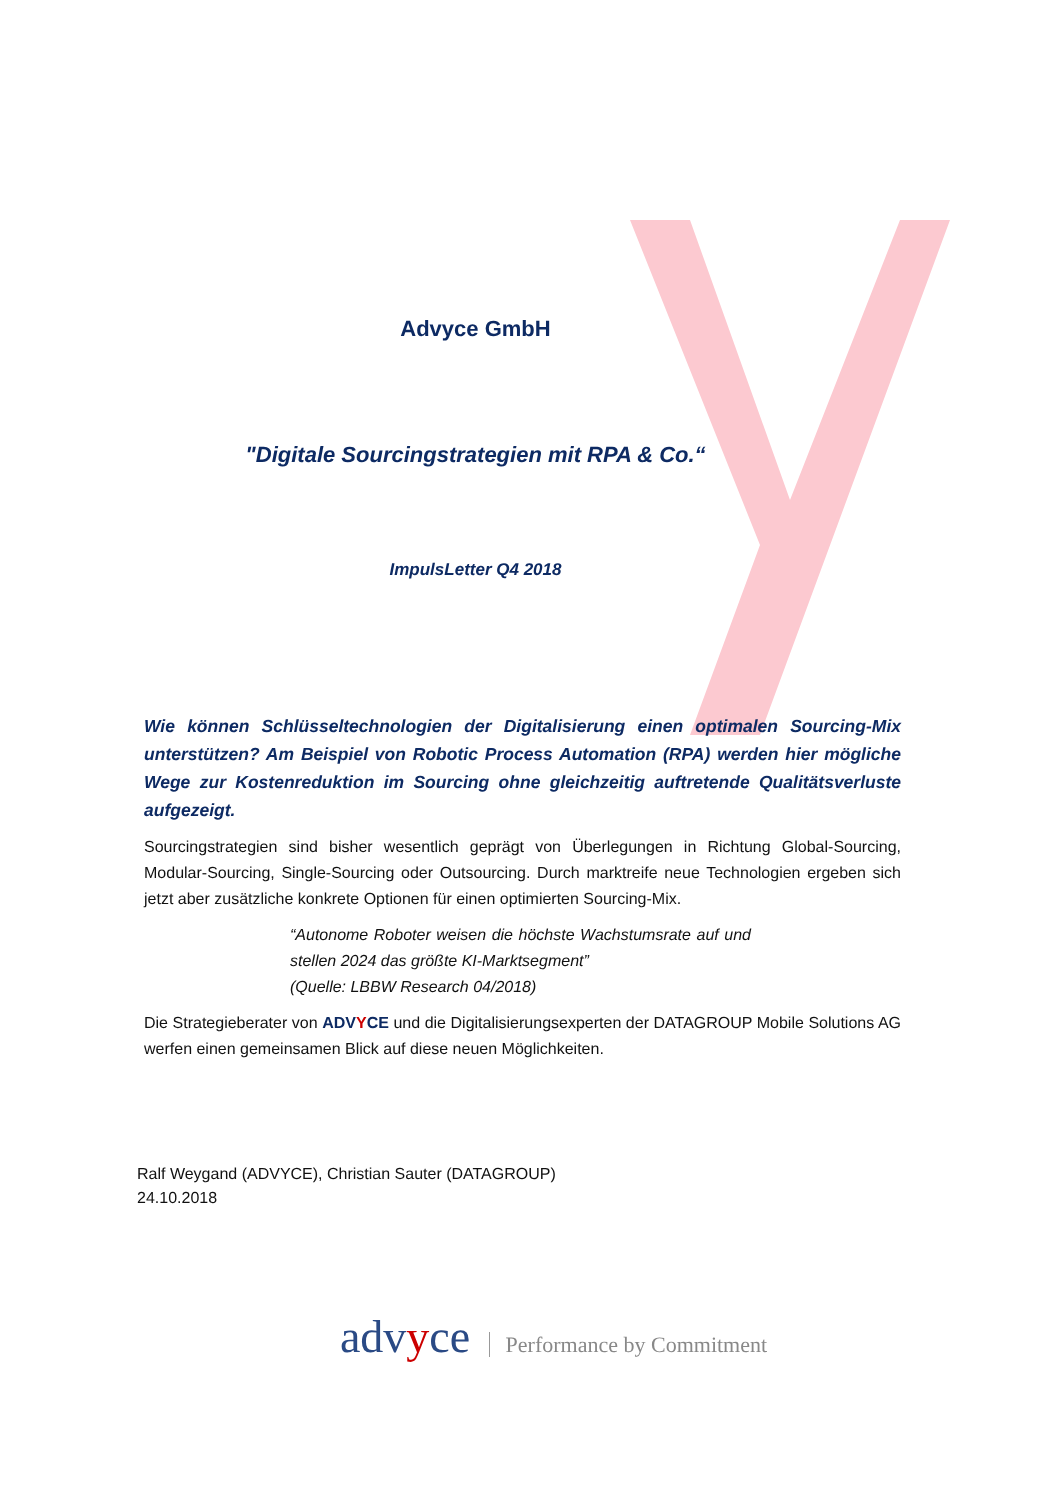Advyce GmbH
"Digitale Sourcingstrategien mit RPA & Co.“
ImpulsLetter Q4 2018
Wie können Schlüsseltechnologien der Digitalisierung einen optimalen Sourcing-Mix unterstützen? Am Beispiel von Robotic Process Automation (RPA) werden hier mögliche Wege zur Kostenreduktion im Sourcing ohne gleichzeitig auftretende Qualitätsverluste aufgezeigt.
Sourcingstrategien sind bisher wesentlich geprägt von Überlegungen in Richtung Global-Sourcing, Modular-Sourcing, Single-Sourcing oder Outsourcing. Durch marktreife neue Technologien ergeben sich jetzt aber zusätzliche konkrete Optionen für einen optimierten Sourcing-Mix.
“Autonome Roboter weisen die höchste Wachstumsrate auf und stellen 2024 das größte KI-Marktsegment”
(Quelle: LBBW Research 04/2018)
Die Strategieberater von ADVYCE und die Digitalisierungsexperten der DATAGROUP Mobile Solutions AG werfen einen gemeinsamen Blick auf diese neuen Möglichkeiten.
Ralf Weygand (ADVYCE), Christian Sauter (DATAGROUP)
24.10.2018
advyce Performance by Commitment